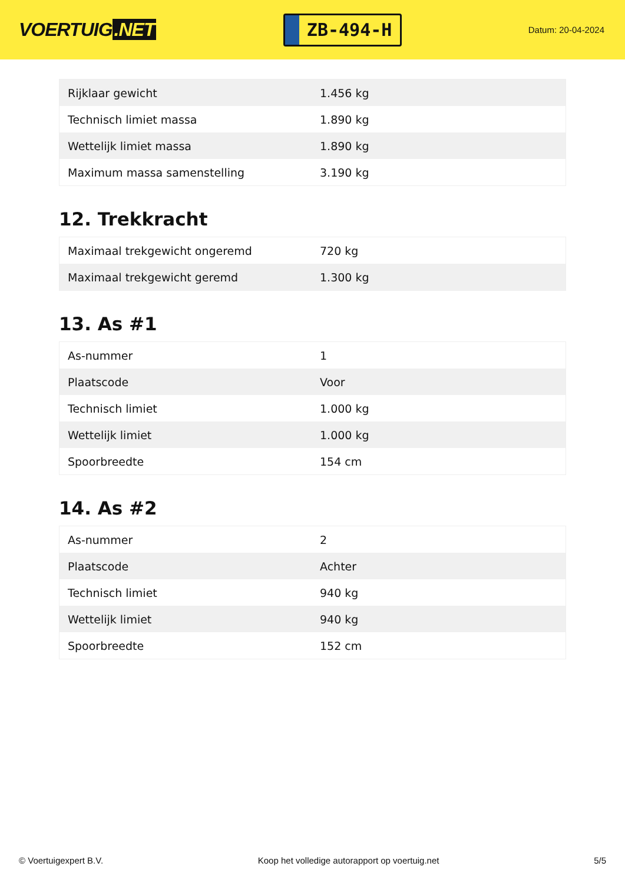VOERTUIG.NET
ZB-494-H
Datum: 20-04-2024
| Rijklaar gewicht | 1.456 kg |
| Technisch limiet massa | 1.890 kg |
| Wettelijk limiet massa | 1.890 kg |
| Maximum massa samenstelling | 3.190 kg |
12. Trekkracht
| Maximaal trekgewicht ongeremd | 720 kg |
| Maximaal trekgewicht geremd | 1.300 kg |
13. As #1
| As-nummer | 1 |
| Plaatscode | Voor |
| Technisch limiet | 1.000 kg |
| Wettelijk limiet | 1.000 kg |
| Spoorbreedte | 154 cm |
14. As #2
| As-nummer | 2 |
| Plaatscode | Achter |
| Technisch limiet | 940 kg |
| Wettelijk limiet | 940 kg |
| Spoorbreedte | 152 cm |
© Voertuigexpert B.V. Koop het volledige autorapport op voertuig.net 5/5